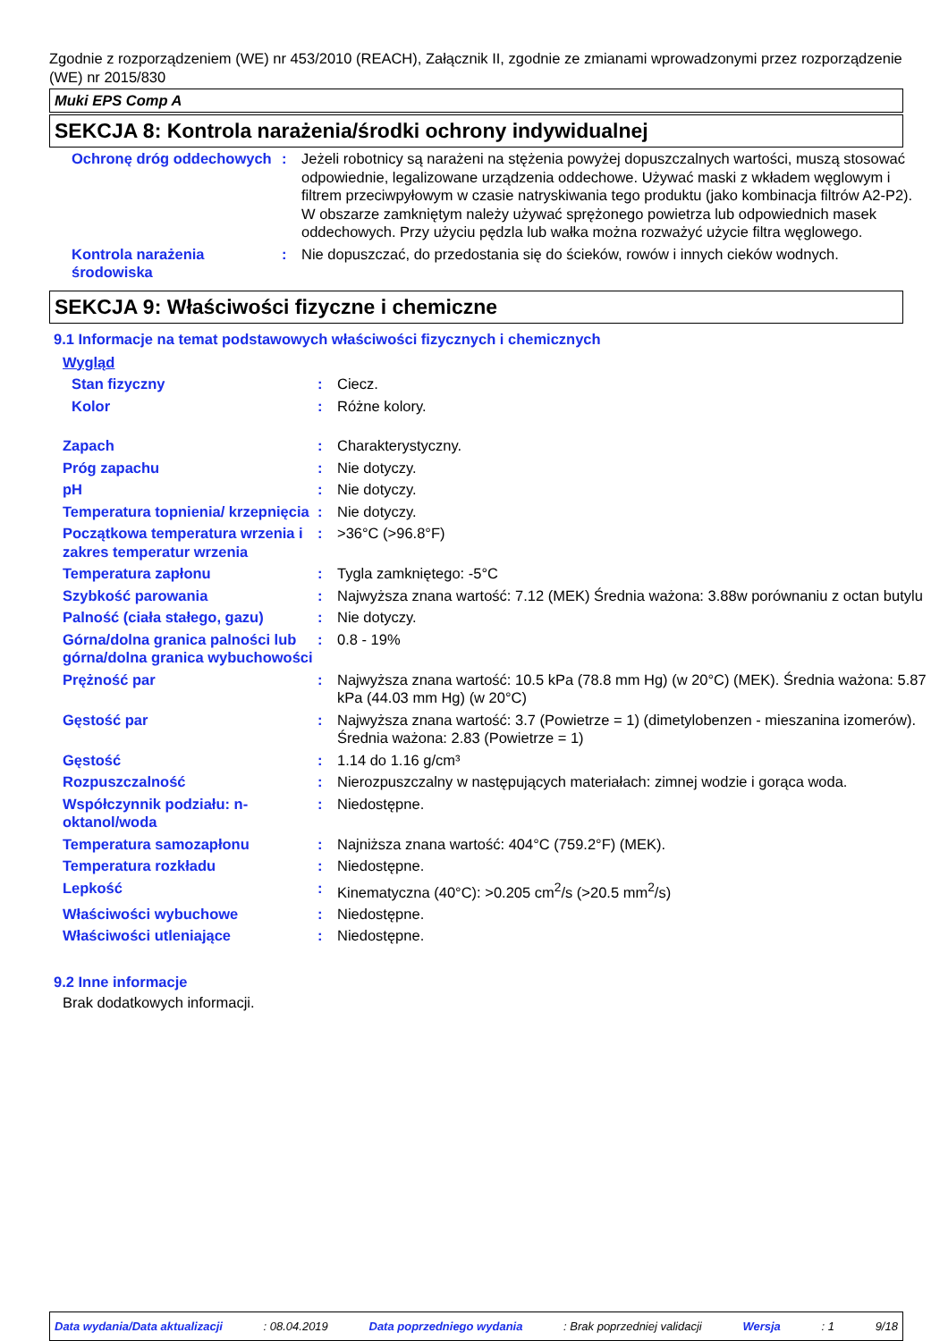Zgodnie z rozporządzeniem (WE) nr 453/2010 (REACH), Załącznik II, zgodnie ze zmianami wprowadzonymi przez rozporządzenie (WE) nr 2015/830
Muki EPS Comp A
SEKCJA 8: Kontrola narażenia/środki ochrony indywidualnej
| Ochronę dróg oddechowych | : | Jeżeli robotnicy są narażeni na stężenia powyżej dopuszczalnych wartości, muszą stosować odpowiednie, legalizowane urządzenia oddechowe. Używać maski z wkładem węglowym i filtrem przeciwpyłowym w czasie natryskiwania tego produktu (jako kombinacja filtrów A2-P2). W obszarze zamkniętym należy używać sprężonego powietrza lub odpowiednich masek oddechowych. Przy użyciu pędzla lub wałka można rozważyć użycie filtra węglowego. |
| Kontrola narażenia środowiska | : | Nie dopuszczać, do przedostania się do ścieków, rowów i innych cieków wodnych. |
SEKCJA 9: Właściwości fizyczne i chemiczne
9.1 Informacje na temat podstawowych właściwości fizycznych i chemicznych
| Wygląd | | |
| Stan fizyczny | : | Ciecz. |
| Kolor | : | Różne kolory. |
| Zapach | : | Charakterystyczny. |
| Próg zapachu | : | Nie dotyczy. |
| pH | : | Nie dotyczy. |
| Temperatura topnienia/ krzepnięcia | : | Nie dotyczy. |
| Początkowa temperatura wrzenia i zakres temperatur wrzenia | : | >36°C (>96.8°F) |
| Temperatura zapłonu | : | Tygla zamkniętego: -5°C |
| Szybkość parowania | : | Najwyższa znana wartość: 7.12 (MEK) Średnia ważona: 3.88w porównaniu z octan butylu |
| Palność (ciała stałego, gazu) | : | Nie dotyczy. |
| Górna/dolna granica palności lub górna/dolna granica wybuchowości | : | 0.8 - 19% |
| Prężność par | : | Najwyższa znana wartość: 10.5 kPa (78.8 mm Hg) (w 20°C) (MEK). Średnia ważona: 5.87 kPa (44.03 mm Hg) (w 20°C) |
| Gęstość par | : | Najwyższa znana wartość: 3.7 (Powietrze = 1) (dimetylobenzen - mieszanina izomerów). Średnia ważona: 2.83 (Powietrze = 1) |
| Gęstość | : | 1.14 do 1.16 g/cm³ |
| Rozpuszczalność | : | Nierozpuszczalny w następujących materiałach: zimnej wodzie i gorąca woda. |
| Współczynnik podziału: n-oktanol/woda | : | Niedostępne. |
| Temperatura samozapłonu | : | Najniższa znana wartość: 404°C (759.2°F) (MEK). |
| Temperatura rozkładu | : | Niedostępne. |
| Lepkość | : | Kinematyczna (40°C): >0.205 cm<sup>2</sup>/s (>20.5 mm<sup>2</sup>/s) |
| Właściwości wybuchowe | : | Niedostępne. |
| Właściwości utleniające | : | Niedostępne. |
9.2 Inne informacje
Brak dodatkowych informacji.
Data wydania/Data aktualizacji: 08.04.2019 Data poprzedniego wydania: Brak poprzedniej validacji Wersja: 1 9/18